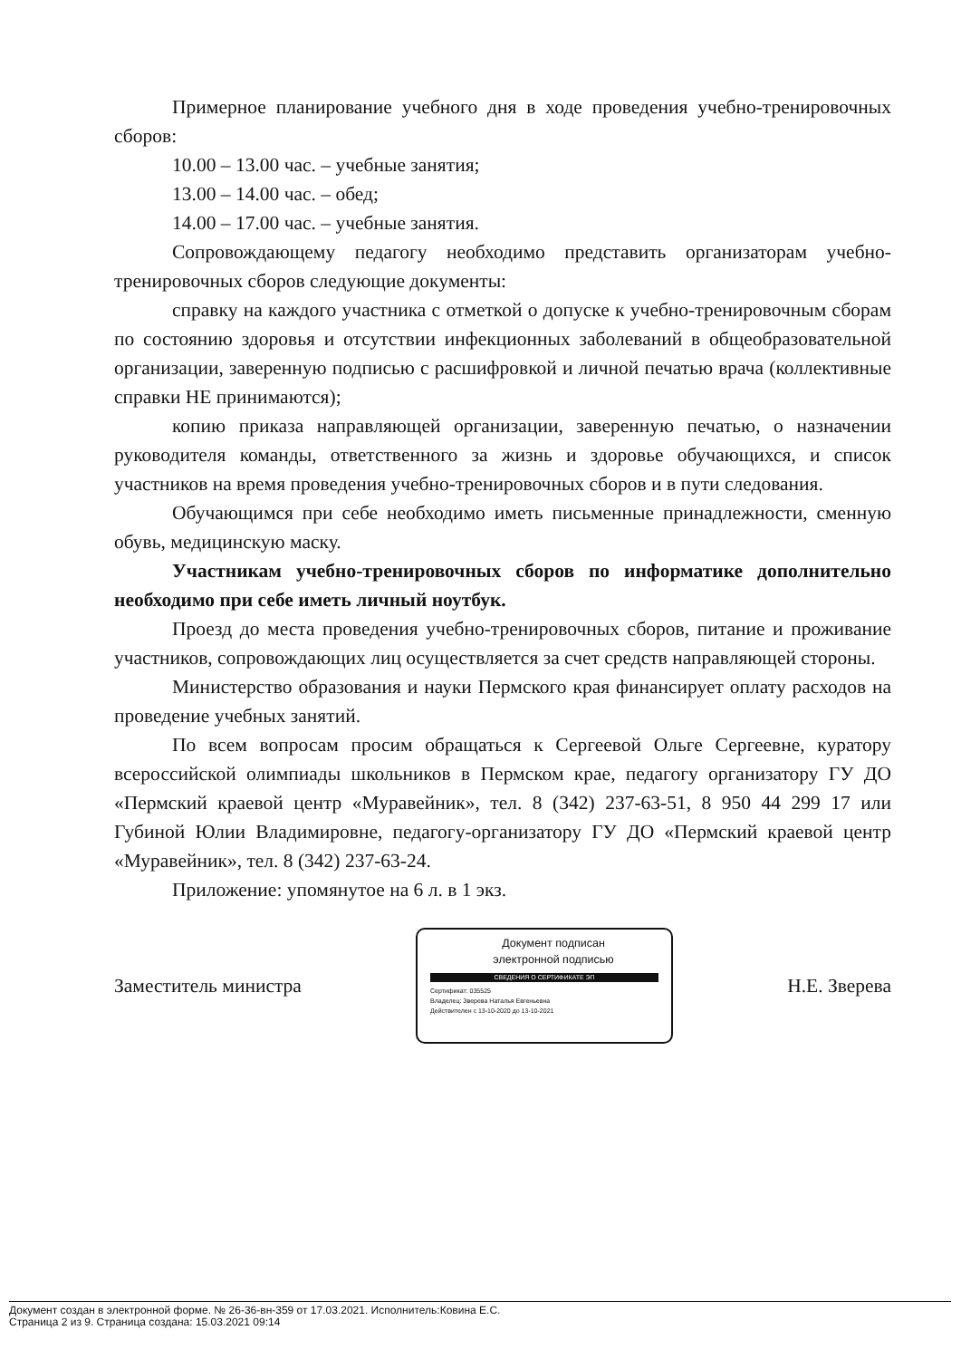Примерное планирование учебного дня в ходе проведения учебно-тренировочных сборов:
10.00 – 13.00 час. – учебные занятия;
13.00 – 14.00 час. – обед;
14.00 – 17.00 час. – учебные занятия.
Сопровождающему педагогу необходимо представить организаторам учебно-тренировочных сборов следующие документы:
справку на каждого участника с отметкой о допуске к учебно-тренировочным сборам по состоянию здоровья и отсутствии инфекционных заболеваний в общеобразовательной организации, заверенную подписью с расшифровкой и личной печатью врача (коллективные справки НЕ принимаются);
копию приказа направляющей организации, заверенную печатью, о назначении руководителя команды, ответственного за жизнь и здоровье обучающихся, и список участников на время проведения учебно-тренировочных сборов и в пути следования.
Обучающимся при себе необходимо иметь письменные принадлежности, сменную обувь, медицинскую маску.
Участникам учебно-тренировочных сборов по информатике дополнительно необходимо при себе иметь личный ноутбук.
Проезд до места проведения учебно-тренировочных сборов, питание и проживание участников, сопровождающих лиц осуществляется за счет средств направляющей стороны.
Министерство образования и науки Пермского края финансирует оплату расходов на проведение учебных занятий.
По всем вопросам просим обращаться к Сергеевой Ольге Сергеевне, куратору всероссийской олимпиады школьников в Пермском крае, педагогу организатору ГУ ДО «Пермский краевой центр «Муравейник», тел. 8 (342) 237-63-51, 8 950 44 299 17 или Губиной Юлии Владимировне, педагогу-организатору ГУ ДО «Пермский краевой центр «Муравейник», тел. 8 (342) 237-63-24.
Приложение: упомянутое на 6 л. в 1 экз.
Заместитель министра
Документ подписан
электронной подписью
СВЕДЕНИЯ О СЕРТИФИКАТЕ ЭП
Сертификат: 035525
Владелец: Зверева Наталья Евгеньевна
Действителен с 13-10-2020 до 13-10-2021
Н.Е. Зверева
Документ создан в электронной форме. № 26-36-вн-359 от 17.03.2021. Исполнитель:Ковина Е.С.
Страница 2 из 9. Страница создана: 15.03.2021 09:14